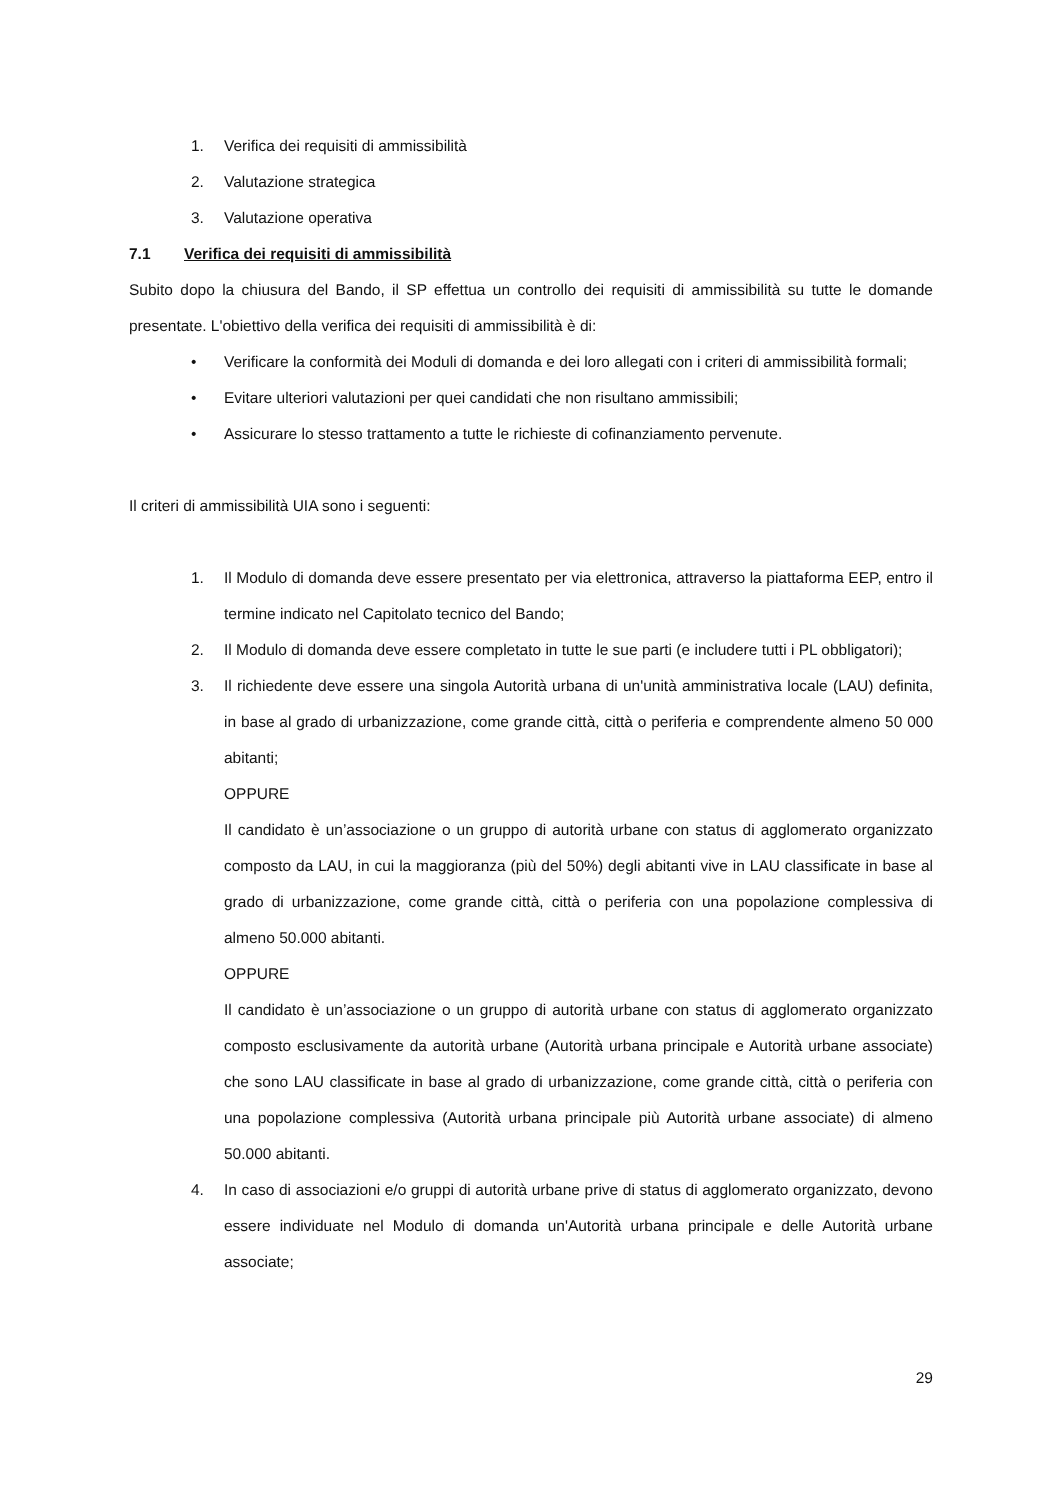1. Verifica dei requisiti di ammissibilità
2. Valutazione strategica
3. Valutazione operativa
7.1 Verifica dei requisiti di ammissibilità
Subito dopo la chiusura del Bando, il SP effettua un controllo dei requisiti di ammissibilità su tutte le domande presentate. L'obiettivo della verifica dei requisiti di ammissibilità è di:
• Verificare la conformità dei Moduli di domanda e dei loro allegati con i criteri di ammissibilità formali;
• Evitare ulteriori valutazioni per quei candidati che non risultano ammissibili;
• Assicurare lo stesso trattamento a tutte le richieste di cofinanziamento pervenute.
Il criteri di ammissibilità UIA sono i seguenti:
1. Il Modulo di domanda deve essere presentato per via elettronica, attraverso la piattaforma EEP, entro il termine indicato nel Capitolato tecnico del Bando;
2. Il Modulo di domanda deve essere completato in tutte le sue parti (e includere tutti i PL obbligatori);
3. Il richiedente deve essere una singola Autorità urbana di un'unità amministrativa locale (LAU) definita, in base al grado di urbanizzazione, come grande città, città o periferia e comprendente almeno 50 000 abitanti;
OPPURE
Il candidato è un’associazione o un gruppo di autorità urbane con status di agglomerato organizzato composto da LAU, in cui la maggioranza (più del 50%) degli abitanti vive in LAU classificate in base al grado di urbanizzazione, come grande città, città o periferia con una popolazione complessiva di almeno 50.000 abitanti.
OPPURE
Il candidato è un’associazione o un gruppo di autorità urbane con status di agglomerato organizzato composto esclusivamente da autorità urbane (Autorità urbana principale e Autorità urbane associate) che sono LAU classificate in base al grado di urbanizzazione, come grande città, città o periferia con una popolazione complessiva (Autorità urbana principale più Autorità urbane associate) di almeno 50.000 abitanti.
4. In caso di associazioni e/o gruppi di autorità urbane prive di status di agglomerato organizzato, devono essere individuate nel Modulo di domanda un'Autorità urbana principale e delle Autorità urbane associate;
29